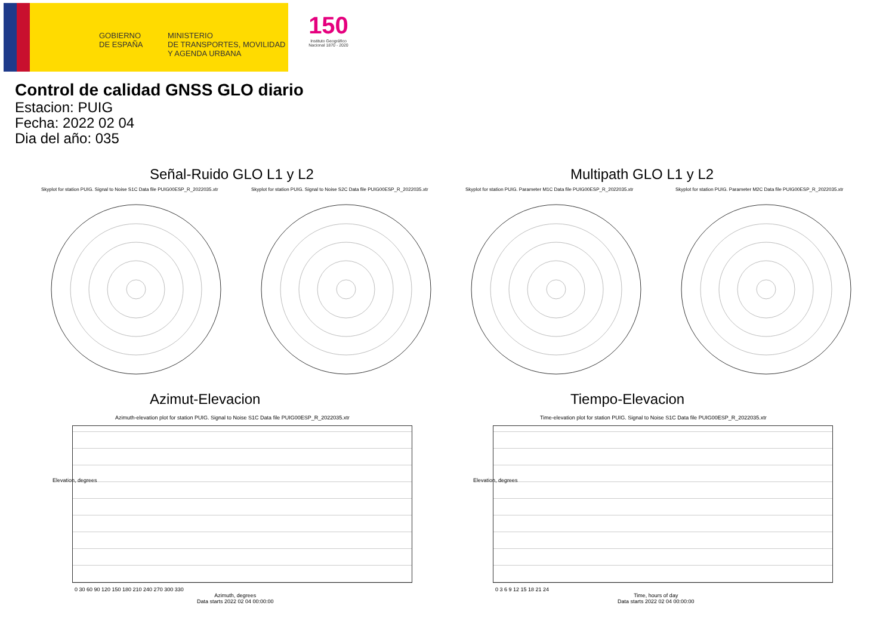GOBIERNO
DE ESPAÑA
MINISTERIO
DE TRANSPORTES, MOVILIDAD
Y AGENDA URBANA
150
Instituto Geográfico Nacional 1870 - 2020
Control de calidad GNSS GLO diario
Estacion: PUIG
Fecha: 2022 02 04
Dia del año: 035
Señal-Ruido GLO L1 y L2 Multipath GLO L1 y L2
Skyplot for station PUIG. Signal to Noise S1C Data file PUIG00ESP_R_2022035.xtr Skyplot for station PUIG. Signal to Noise S2C Data file PUIG00ESP_R_2022035.xtr Skyplot for station PUIG. Parameter M1C Data file PUIG00ESP_R_2022035.xtr Skyplot for station PUIG. Parameter M2C Data file PUIG00ESP_R_2022035.xtr
Azimut-Elevacion Tiempo-Elevacion
Azimuth-elevation plot for station PUIG. Signal to Noise S1C Data file PUIG00ESP_R_2022035.xtr Time-elevation plot for station PUIG. Signal to Noise S1C Data file PUIG00ESP_R_2022035.xtr
0 30 60 90 120 150 180 210 240 270 300 330
Azimuth, degrees
Data starts 2022 02 04 00:00:00
0 3 6 9 12 15 18 21 24
Time, hours of day
Data starts 2022 02 04 00:00:00
Elevation, degrees Elevation, degrees